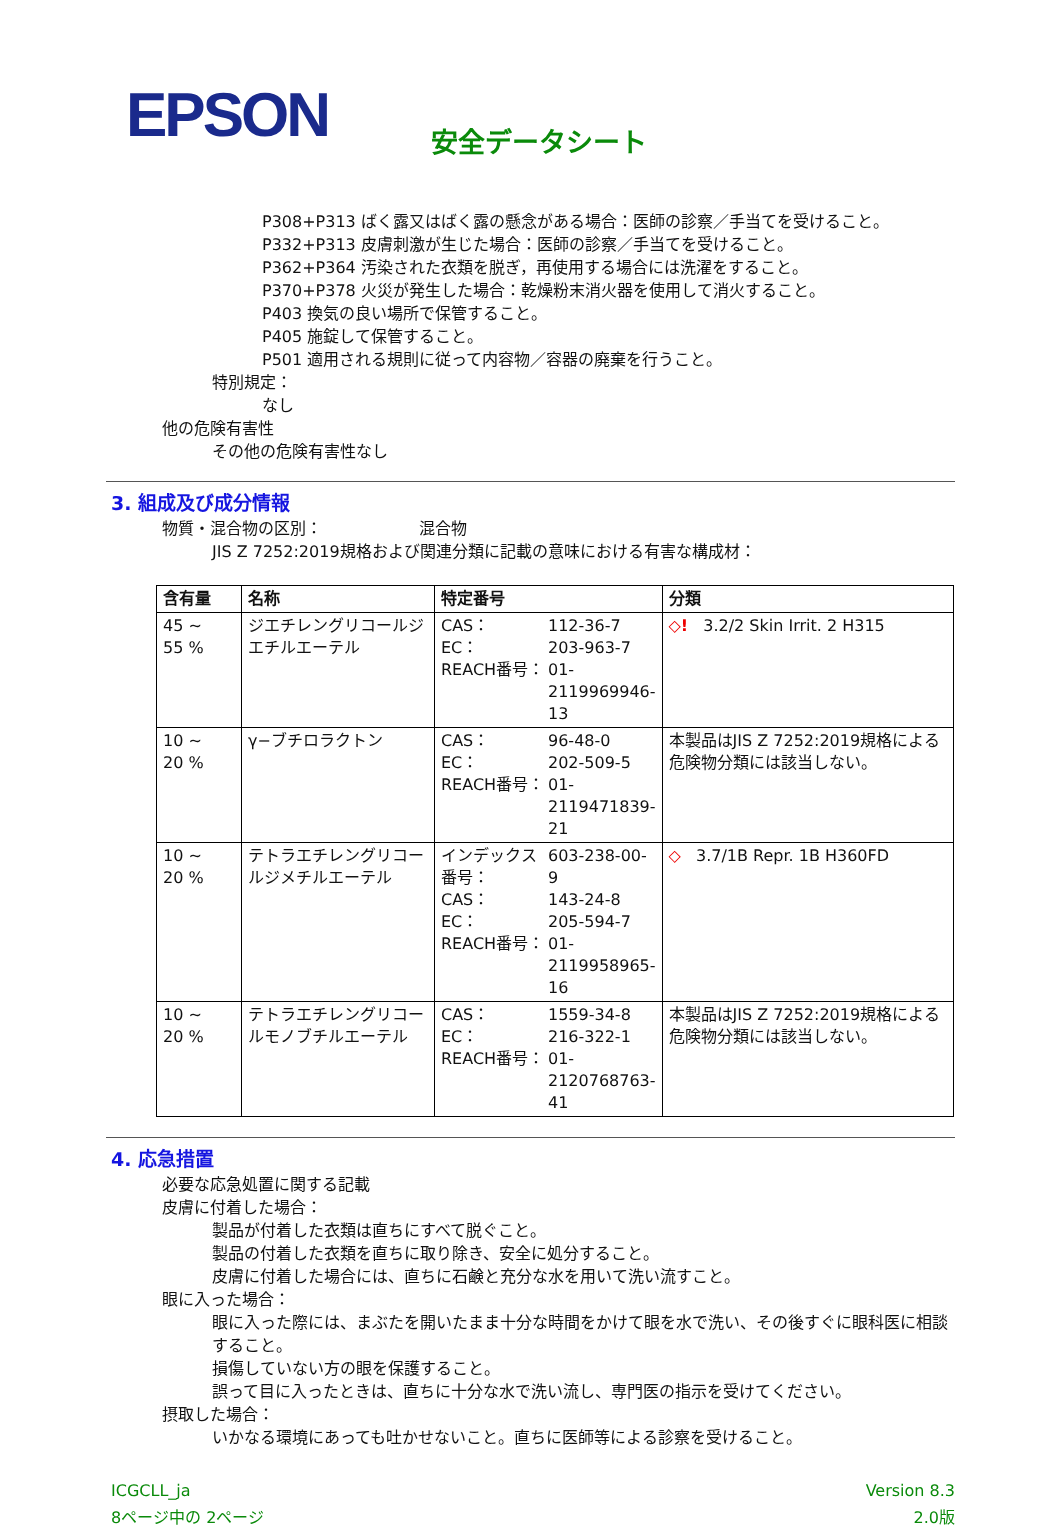EPSON
安全データシート
P308+P313 ばく露又はばく露の懸念がある場合：医師の診察／手当てを受けること。
P332+P313 皮膚刺激が生じた場合：医師の診察／手当てを受けること。
P362+P364 汚染された衣類を脱ぎ，再使用する場合には洗濯をすること。
P370+P378 火災が発生した場合：乾燥粉末消火器を使用して消火すること。
P403 換気の良い場所で保管すること。
P405 施錠して保管すること。
P501 適用される規則に従って内容物／容器の廃棄を行うこと。
特別規定：
なし
他の危険有害性
その他の危険有害性なし
3. 組成及び成分情報
物質・混合物の区別： 混合物
JIS Z 7252:2019規格および関連分類に記載の意味における有害な構成材：
| 含有量 | 名称 | 特定番号 | 分類 |
| --- | --- | --- | --- |
| 45 ~ 55 % | ジエチレングリコールジエチルエーテル | CAS： 112-36-7 EC： 203-963-7 REACH番号： 01-2119969946-13 | ◇! 3.2/2 Skin Irrit. 2 H315 |
| 10 ~ 20 % | γ−ブチロラクトン | CAS： 96-48-0 EC： 202-509-5 REACH番号： 01-2119471839-21 | 本製品はJIS Z 7252:2019規格による危険物分類には該当しない。 |
| 10 ~ 20 % | テトラエチレングリコールジメチルエーテル | インデックス番号： 603-238-00-9 CAS： 143-24-8 EC： 205-594-7 REACH番号： 01-2119958965-16 | ◇ 3.7/1B Repr. 1B H360FD |
| 10 ~ 20 % | テトラエチレングリコールモノブチルエーテル | CAS： 1559-34-8 EC： 216-322-1 REACH番号： 01-2120768763-41 | 本製品はJIS Z 7252:2019規格による危険物分類には該当しない。 |
4. 応急措置
必要な応急処置に関する記載
皮膚に付着した場合：
製品が付着した衣類は直ちにすべて脱ぐこと。
製品の付着した衣類を直ちに取り除き、安全に処分すること。
皮膚に付着した場合には、直ちに石鹸と充分な水を用いて洗い流すこと。
眼に入った場合：
眼に入った際には、まぶたを開いたまま十分な時間をかけて眼を水で洗い、その後すぐに眼科医に相談すること。
損傷していない方の眼を保護すること。
誤って目に入ったときは、直ちに十分な水で洗い流し、専門医の指示を受けてください。
摂取した場合：
いかなる環境にあっても吐かせないこと。直ちに医師等による診察を受けること。
ICGCLL_ja
8ページ中の 2ページ
Version 8.3
2.0版